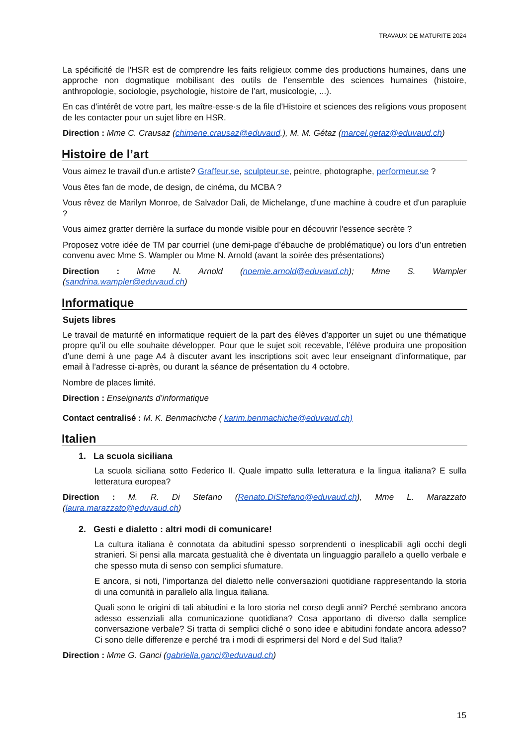TRAVAUX DE MATURITE 2024
La spécificité de l'HSR est de comprendre les faits religieux comme des productions humaines, dans une approche non dogmatique mobilisant des outils de l’ensemble des sciences humaines (histoire, anthropologie, sociologie, psychologie, histoire de l’art, musicologie, ...).
En cas d'intérêt de votre part, les maître·esse·s de la file d'Histoire et sciences des religions vous proposent de les contacter pour un sujet libre en HSR.
Direction : Mme C. Crausaz (chimene.crausaz@eduvaud.), M. M. Gétaz (marcel.getaz@eduvaud.ch)
Histoire de l’art
Vous aimez le travail d'un.e artiste? Graffeur.se, sculpteur.se, peintre, photographe, performeur.se ?
Vous êtes fan de mode, de design, de cinéma, du MCBA ?
Vous rêvez de Marilyn Monroe, de Salvador Dali, de Michelange, d'une machine à coudre et d'un parapluie ?
Vous aimez gratter derrière la surface du monde visible pour en découvrir l'essence secrète ?
Proposez votre idée de TM par courriel (une demi-page d’ébauche de problématique) ou lors d’un entretien convenu avec Mme S. Wampler ou Mme N. Arnold (avant la soirée des présentations)
Direction : Mme N. Arnold (noemie.arnold@eduvaud.ch); Mme S. Wampler (sandrina.wampler@eduvaud.ch)
Informatique
Sujets libres
Le travail de maturité en informatique requiert de la part des élèves d’apporter un sujet ou une thématique propre qu’il ou elle souhaite développer. Pour que le sujet soit recevable, l’élève produira une proposition d’une demi à une page A4 à discuter avant les inscriptions soit avec leur enseignant d’informatique, par email à l’adresse ci-après, ou durant la séance de présentation du 4 octobre.
Nombre de places limité.
Direction : Enseignants d’informatique
Contact centralisé : M. K. Benmachiche ( karim.benmachiche@eduvaud.ch)
Italien
1. La scuola siciliana
La scuola siciliana sotto Federico II. Quale impatto sulla letteratura e la lingua italiana? E sulla letteratura europea?
Direction : M. R. Di Stefano (Renato.DiStefano@eduvaud.ch), Mme L. Marazzato (laura.marazzato@eduvaud.ch)
2. Gesti e dialetto : altri modi di comunicare!
La cultura italiana è connotata da abitudini spesso sorprendenti o inesplicabili agli occhi degli stranieri. Si pensi alla marcata gestualità che è diventata un linguaggio parallelo a quello verbale e che spesso muta di senso con semplici sfumature.
E ancora, si noti, l’importanza del dialetto nelle conversazioni quotidiane rappresentando la storia di una comunità in parallelo alla lingua italiana.
Quali sono le origini di tali abitudini e la loro storia nel corso degli anni? Perché sembrano ancora adesso essenziali alla comunicazione quotidiana? Cosa apportano di diverso dalla semplice conversazione verbale? Si tratta di semplici cliché o sono idee e abitudini fondate ancora adesso? Ci sono delle differenze e perché tra i modi di esprimersi del Nord e del Sud Italia?
Direction : Mme G. Ganci (gabriella.ganci@eduvaud.ch)
15